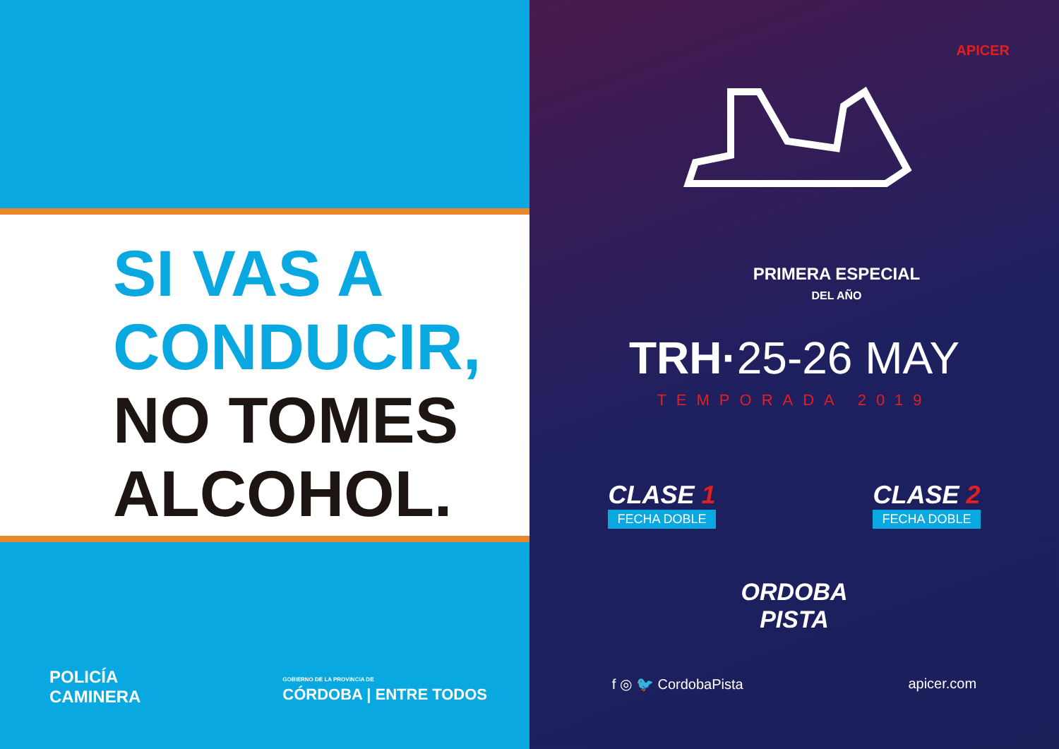SI VAS A
CONDUCIR,
NO TOMES
ALCOHOL.
POLICÍA
CAMINERA
GOBIERNO DE LA PROVINCIA DE
CÓRDOBA | ENTRE TODOS
APICER
PRIMERA ESPECIAL
DEL AÑO
TRH·25-26 MAY
TEMPORADA 2019
CLASE 1
FECHA DOBLE
CLASE 2
FECHA DOBLE
ORDOBA
PISTA
f ◎ 🐦 CordobaPista apicer.com